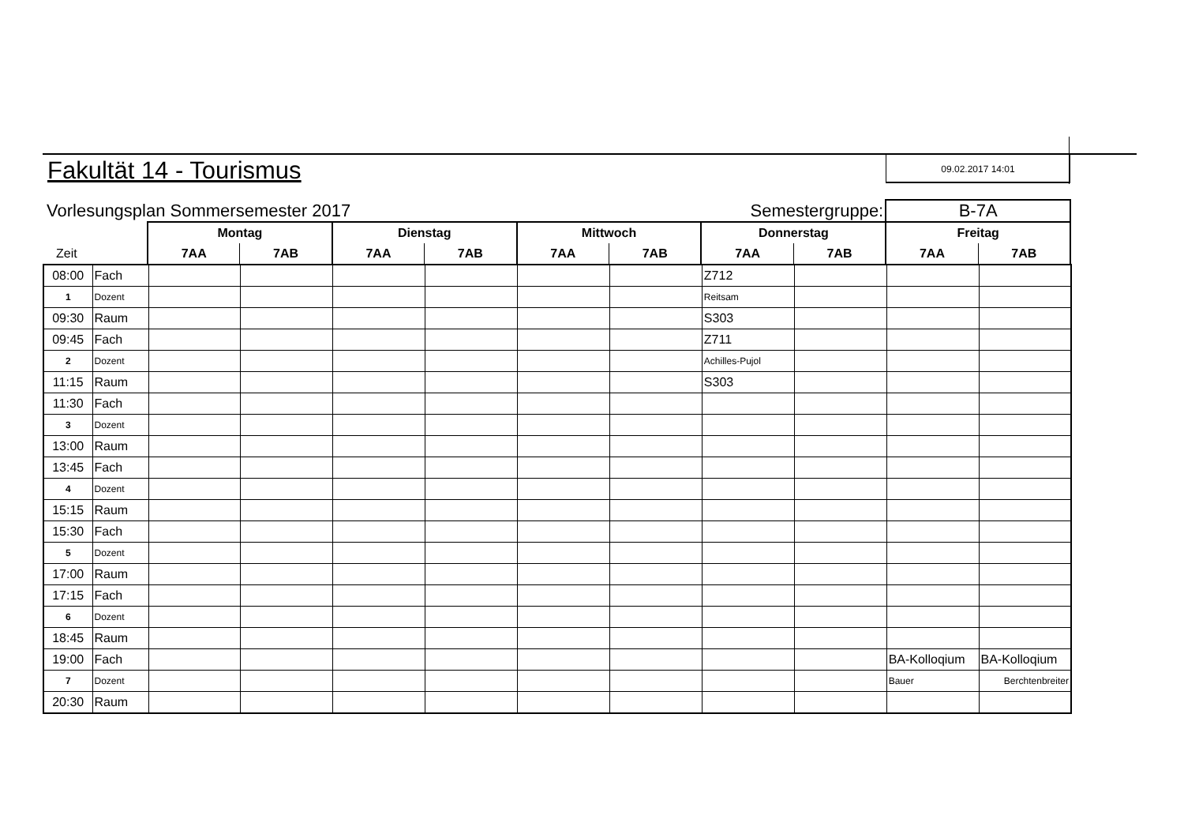Fakultät 14 - Tourismus
09.02.2017 14:01
| Vorlesungsplan Sommersemester 2017 | | | | | | | Semestergruppe: | | B-7A | |
| | Montag | | Dienstag | | Mittwoch | | Donnerstag | | Freitag | |
| Zeit | 7AA | 7AB | 7AA | 7AB | 7AA | 7AB | 7AA | 7AB | 7AA | 7AB |
| 08:00 | Fach | | | | | | | Z712 | | | |
| 1 | Dozent | | | | | | | Reitsam | | | |
| 09:30 | Raum | | | | | | | S303 | | | |
| 09:45 | Fach | | | | | | | Z711 | | | |
| 2 | Dozent | | | | | | | Achilles-Pujol | | | |
| 11:15 | Raum | | | | | | | S303 | | | |
| 11:30 | Fach | | | | | | | | | | |
| 3 | Dozent | | | | | | | | | | |
| 13:00 | Raum | | | | | | | | | | |
| 13:45 | Fach | | | | | | | | | | |
| 4 | Dozent | | | | | | | | | | |
| 15:15 | Raum | | | | | | | | | | |
| 15:30 | Fach | | | | | | | | | | |
| 5 | Dozent | | | | | | | | | | |
| 17:00 | Raum | | | | | | | | | | |
| 17:15 | Fach | | | | | | | | | | |
| 6 | Dozent | | | | | | | | | | |
| 18:45 | Raum | | | | | | | | | | |
| 19:00 | Fach | | | | | | | | | BA-Kolloqium | BA-Kolloqium |
| 7 | Dozent | | | | | | | | | Bauer | Berchtenbreiter |
| 20:30 | Raum | | | | | | | | | | |